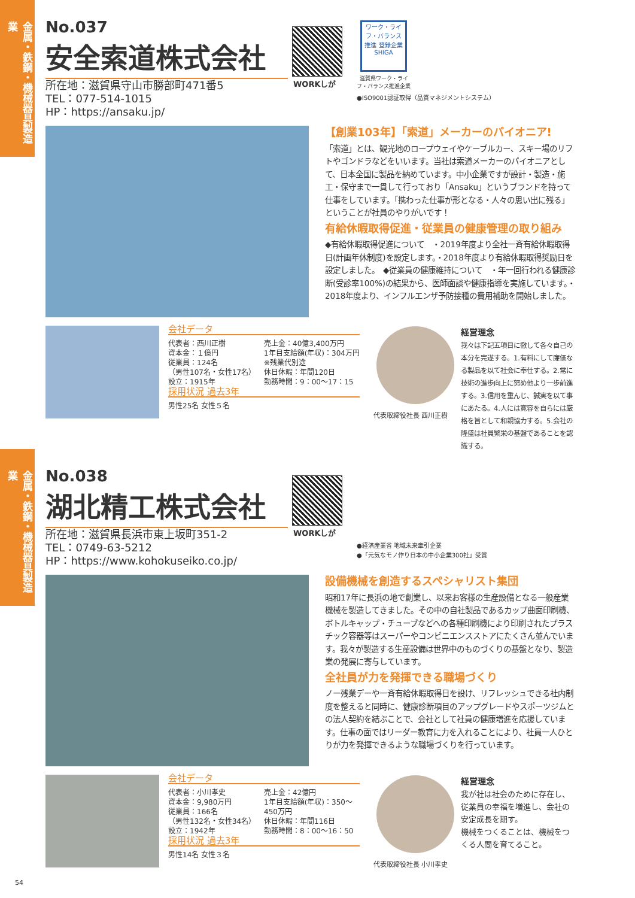金属・鉄鋼・機械器具製造業
No.037
安全索道株式会社
所在地：滋賀県守山市勝部町471番5
TEL：077-514-1015
HP：https://ansaku.jp/
WORKしが
ワーク・ライフ・バランス 推進 登録企業 SHIGA
滋賀県ワーク・ライフ・バランス推進企業
●ISO9001認証取得（品質マネジメントシステム）
【創業103年】「索道」メーカーのパイオニア!
「索道」とは、観光地のロープウェイやケーブルカー、スキー場のリフトやゴンドラなどをいいます。当社は索道メーカーのパイオニアとして、日本全国に製品を納めています。中小企業ですが設計・製造・施工・保守まで一貫して行っており「Ansaku」というブランドを持って仕事をしています。「携わった仕事が形となる・人々の思い出に残る」ということが社員のやりがいです！
有給休暇取得促進・従業員の健康管理の取り組み
◆有給休暇取得促進について　・2019年度より全社一斉有給休暇取得日(計画年休制度)を設定します。・2018年度より有給休暇取得奨励日を設定しました。　◆従業員の健康維持について　・年一回行われる健康診断(受診率100%)の結果から、医師面談や健康指導を実施しています。・2018年度より、インフルエンザ予防接種の費用補助を開始しました。
会社データ
代表者：西川正樹
資本金：１億円
従業員：124名
（男性107名・女性17名）
設立：1915年
売上金：40億3,400万円
1年目支給額(年収)：304万円 ※残業代別途
休日休暇：年間120日
勤務時間：9：00〜17：15
採用状況 過去3年
男性25名 女性５名
代表取締役社長 西川正樹
経営理念
我々は下記五項目に徹して各々自己の本分を完遂する。1.有料にして廉価なる製品を以て社会に奉仕する。2.常に技術の進歩向上に努め他より一歩前進する。3.信用を重んじ、誠実を以て事にあたる。4.人には寛容を自らには厳格を旨として和親協力する。5.会社の隆盛は社員繁栄の基盤であることを認識する。
金属・鉄鋼・機械器具製造業
No.038
湖北精工株式会社
所在地：滋賀県長浜市東上坂町351-2
TEL：0749-63-5212
HP：https://www.kohokuseiko.co.jp/
WORKしが
●経済産業省 地域未来牽引企業
●「元気なモノ作り日本の中小企業300社」受賞
設備機械を創造するスペシャリスト集団
昭和17年に長浜の地で創業し、以来お客様の生産設備となる一般産業機械を製造してきました。その中の自社製品であるカップ曲面印刷機、ボトルキャップ・チューブなどへの各種印刷機により印刷されたプラスチック容器等はスーパーやコンビニエンスストアにたくさん並んでいます。我々が製造する生産設備は世界中のものづくりの基盤となり、製造業の発展に寄与しています。
全社員が力を発揮できる職場づくり
ノー残業デーや一斉有給休暇取得日を設け、リフレッシュできる社内制度を整えると同時に、健康診断項目のアップグレードやスポーツジムとの法人契約を結ぶことで、会社として社員の健康増進を応援しています。仕事の面ではリーダー教育に力を入れることにより、社員一人ひとりが力を発揮できるような職場づくりを行っています。
会社データ
代表者：小川孝史
資本金：9,980万円
従業員：166名
（男性132名・女性34名）
設立：1942年
売上金：42億円
1年目支給額(年収)：350〜450万円
休日休暇：年間116日
勤務時間：8：00〜16：50
採用状況 過去3年
男性14名 女性３名
代表取締役社長 小川孝史
経営理念
我が社は社会のために存在し、従業員の幸福を増進し、会社の安定成長を期す。
機械をつくることは、機械をつくる人間を育てること。
54